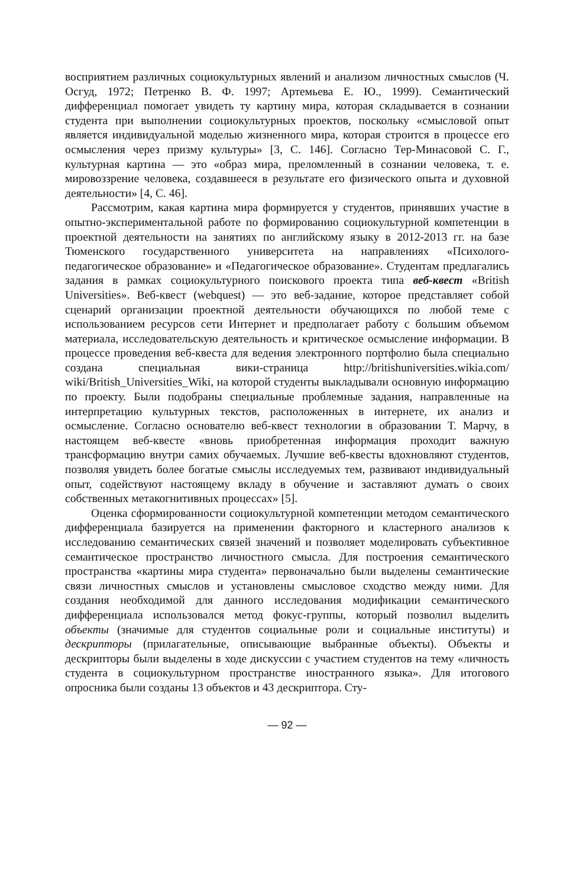восприятием различных социокультурных явлений и анализом личностных смыслов (Ч. Осгуд, 1972; Петренко В. Ф. 1997; Артемьева Е. Ю., 1999). Семантический дифференциал помогает увидеть ту картину мира, которая складывается в сознании студента при выполнении социокультурных проектов, поскольку «смысловой опыт является индивидуальной моделью жизненного мира, которая строится в процессе его осмысления через призму культуры» [3, С. 146]. Согласно Тер-Минасовой С. Г., культурная картина — это «образ мира, преломленный в сознании человека, т. е. мировоззрение человека, создавшееся в результате его физического опыта и духовной деятельности» [4, С. 46].
Рассмотрим, какая картина мира формируется у студентов, принявших участие в опытно-экспериментальной работе по формированию социокультурной компетенции в проектной деятельности на занятиях по английскому языку в 2012-2013 гг. на базе Тюменского государственного университета на направлениях «Психолого-педагогическое образование» и «Педагогическое образование». Студентам предлагались задания в рамках социокультурного поискового проекта типа веб-квест «British Universities». Веб-квест (webquest) — это веб-задание, которое представляет собой сценарий организации проектной деятельности обучающихся по любой теме с использованием ресурсов сети Интернет и предполагает работу с большим объемом материала, исследовательскую деятельность и критическое осмысление информации. В процессе проведения веб-квеста для ведения электронного портфолио была специально создана специальная вики-страница http://britishuniversities.wikia.com/ wiki/British_Universities_Wiki, на которой студенты выкладывали основную информацию по проекту. Были подобраны специальные проблемные задания, направленные на интерпретацию культурных текстов, расположенных в интернете, их анализ и осмысление. Согласно основателю веб-квест технологии в образовании Т. Марчу, в настоящем веб-квесте «вновь приобретенная информация проходит важную трансформацию внутри самих обучаемых. Лучшие веб-квесты вдохновляют студентов, позволяя увидеть более богатые смыслы исследуемых тем, развивают индивидуальный опыт, содействуют настоящему вкладу в обучение и заставляют думать о своих собственных метакогнитивных процессах» [5].
Оценка сформированности социокультурной компетенции методом семантического дифференциала базируется на применении факторного и кластерного анализов к исследованию семантических связей значений и позволяет моделировать субъективное семантическое пространство личностного смысла. Для построения семантического пространства «картины мира студента» первоначально были выделены семантические связи личностных смыслов и установлены смысловое сходство между ними. Для создания необходимой для данного исследования модификации семантического дифференциала использовался метод фокус-группы, который позволил выделить объекты (значимые для студентов социальные роли и социальные институты) и дескрипторы (прилагательные, описывающие выбранные объекты). Объекты и дескрипторы были выделены в ходе дискуссии с участием студентов на тему «личность студента в социокультурном пространстве иностранного языка». Для итогового опросника были созданы 13 объектов и 43 дескриптора. Сту-
— 92 —